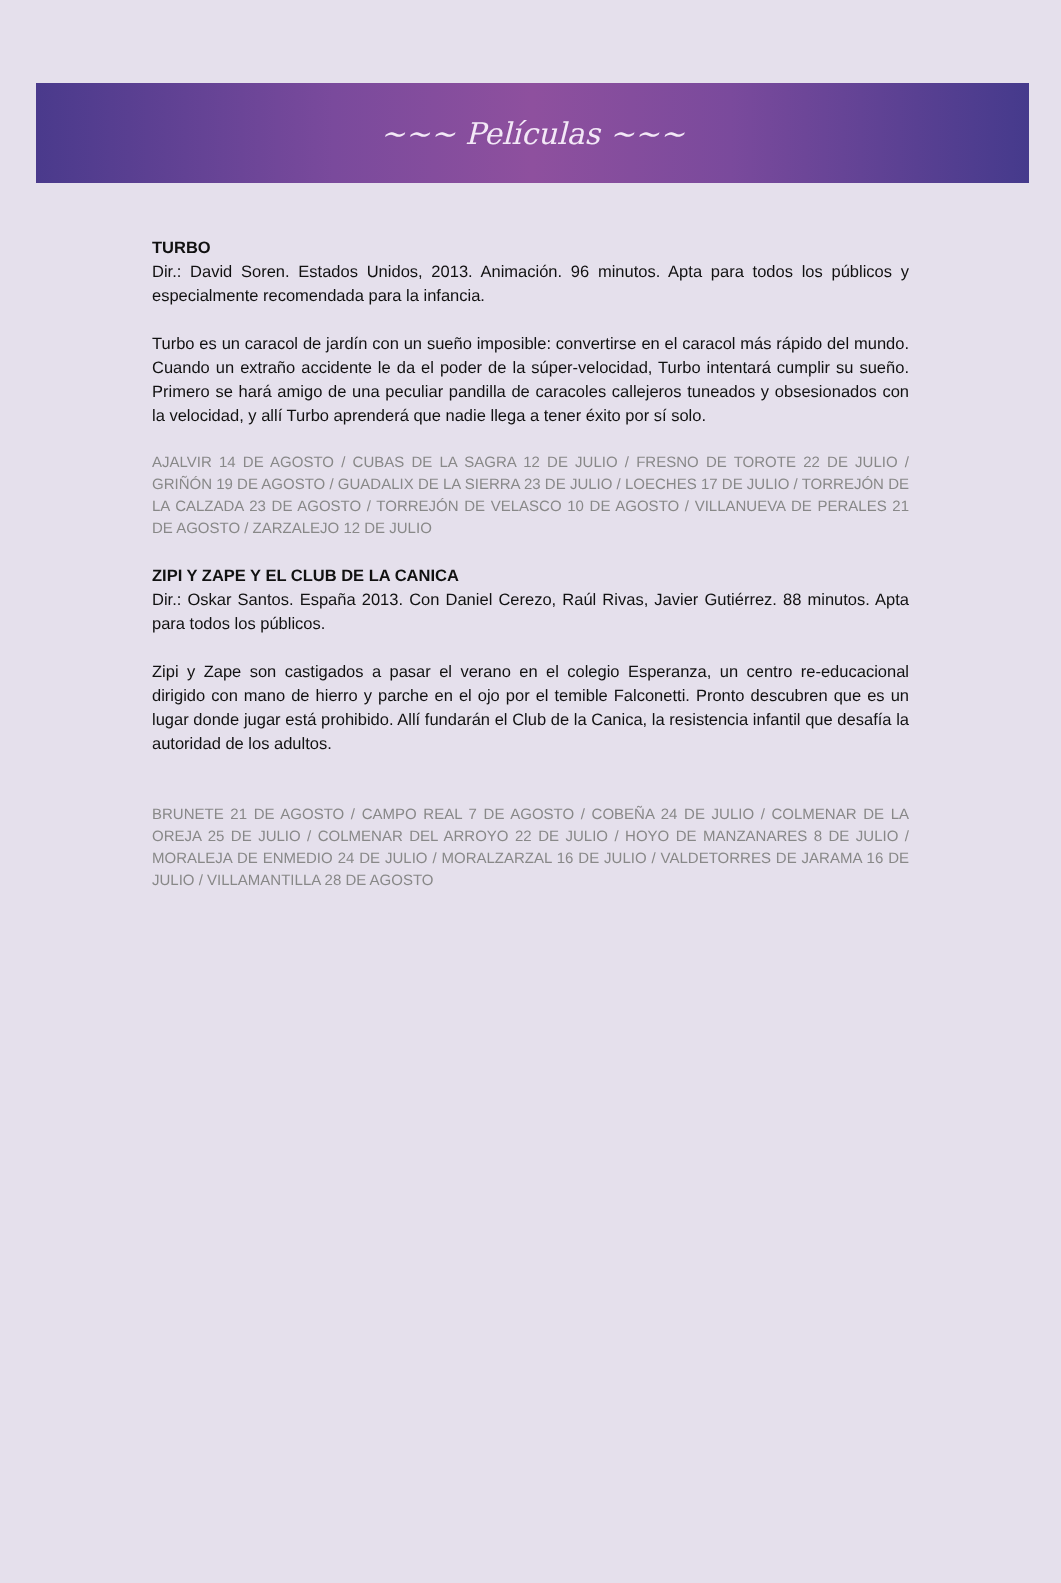~~~ Películas ~~~
TURBO
Dir.: David Soren. Estados Unidos, 2013. Animación. 96 minutos. Apta para todos los públicos y especialmente recomendada para la infancia.
Turbo es un caracol de jardín con un sueño imposible: convertirse en el caracol más rápido del mundo. Cuando un extraño accidente le da el poder de la súper-velocidad, Turbo intentará cumplir su sueño. Primero se hará amigo de una peculiar pandilla de caracoles callejeros tuneados y obsesionados con la velocidad, y allí Turbo aprenderá que nadie llega a tener éxito por sí solo.
AJALVIR 14 DE AGOSTO / CUBAS DE LA SAGRA 12 DE JULIO / FRESNO DE TOROTE 22 DE JULIO / GRIÑÓN 19 DE AGOSTO / GUADALIX DE LA SIERRA 23 DE JULIO / LOECHES 17 DE JULIO / TORREJÓN DE LA CALZADA 23 DE AGOSTO / TORREJÓN DE VELASCO 10 DE AGOSTO / VILLANUEVA DE PERALES 21 DE AGOSTO / ZARZALEJO 12 DE JULIO
ZIPI Y ZAPE Y EL CLUB DE LA CANICA
Dir.: Oskar Santos. España 2013. Con Daniel Cerezo, Raúl Rivas, Javier Gutiérrez. 88 minutos. Apta para todos los públicos.
Zipi y Zape son castigados a pasar el verano en el colegio Esperanza, un centro re-educacional dirigido con mano de hierro y parche en el ojo por el temible Falconetti. Pronto descubren que es un lugar donde jugar está prohibido. Allí fundarán el Club de la Canica, la resistencia infantil que desafía la autoridad de los adultos.
BRUNETE 21 DE AGOSTO / CAMPO REAL 7 DE AGOSTO / COBEÑA 24 DE JULIO / COLMENAR DE LA OREJA 25 DE JULIO / COLMENAR DEL ARROYO 22 DE JULIO / HOYO DE MANZANARES 8 DE JULIO / MORALEJA DE ENMEDIO 24 DE JULIO / MORALZARZAL 16 DE JULIO / VALDETORRES DE JARAMA 16 DE JULIO / VILLAMANTILLA 28 DE AGOSTO